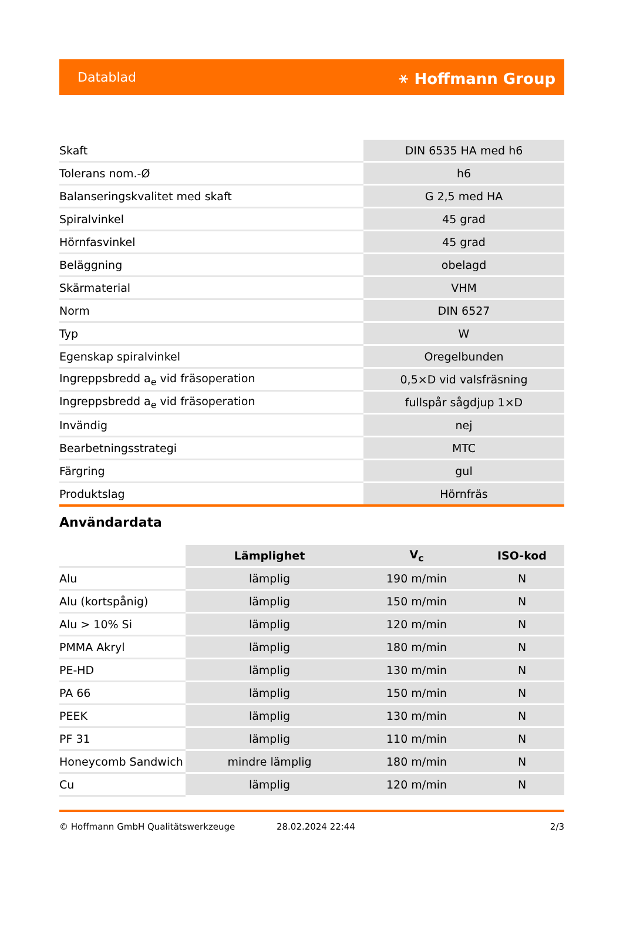Datablad ⚹ Hoffmann Group
| Skaft | DIN 6535 HA med h6 |
| Tolerans nom.-Ø | h6 |
| Balanseringskvalitet med skaft | G 2,5 med HA |
| Spiralvinkel | 45 grad |
| Hörnfasvinkel | 45 grad |
| Beläggning | obelagd |
| Skärmaterial | VHM |
| Norm | DIN 6527 |
| Typ | W |
| Egenskap spiralvinkel | Oregelbunden |
| Ingreppsbredd a<sub>e</sub> vid fräsoperation | 0,5×D vid valsfräsning |
| Ingreppsbredd a<sub>e</sub> vid fräsoperation | fullspår sågdjup 1×D |
| Invändig | nej |
| Bearbetningsstrategi | MTC |
| Färgring | gul |
| Produktslag | Hörnfräs |
Användardata
| | Lämplighet | V<sub>c</sub> | ISO-kod |
| --- | --- | --- | --- |
| Alu | lämplig | 190 m/min | N |
| Alu (kortspånig) | lämplig | 150 m/min | N |
| Alu > 10% Si | lämplig | 120 m/min | N |
| PMMA Akryl | lämplig | 180 m/min | N |
| PE-HD | lämplig | 130 m/min | N |
| PA 66 | lämplig | 150 m/min | N |
| PEEK | lämplig | 130 m/min | N |
| PF 31 | lämplig | 110 m/min | N |
| Honeycomb Sandwich | mindre lämplig | 180 m/min | N |
| Cu | lämplig | 120 m/min | N |
© Hoffmann GmbH Qualitätswerkzeuge 28.02.2024 22:44 2/3